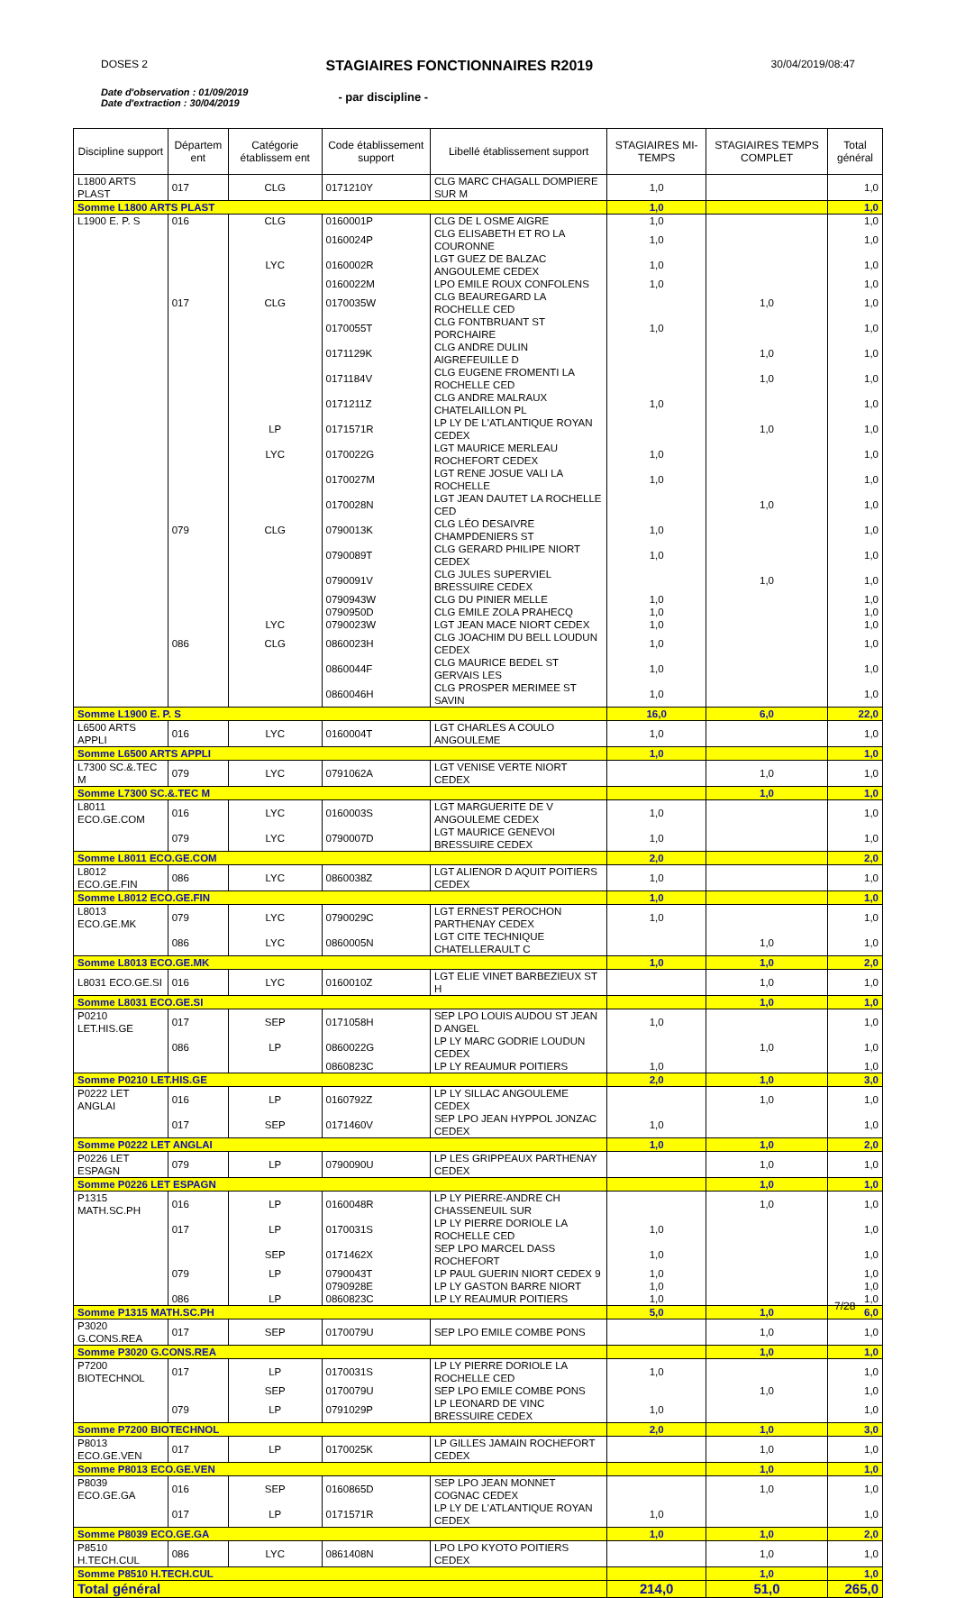DOSES 2
STAGIAIRES FONCTIONNAIRES R2019
30/04/2019/08:47
Date d'observation : 01/09/2019
Date d'extraction : 30/04/2019
- par discipline -
| Discipline support | Départem ent | Catégorie établissem ent | Code établissement support | Libellé établissement support | STAGIAIRES MI-TEMPS | STAGIAIRES TEMPS COMPLET | Total général |
| --- | --- | --- | --- | --- | --- | --- | --- |
| L1800 ARTS PLAST | 017 | CLG | 0171210Y | CLG MARC CHAGALL DOMPIERE SUR M | 1,0 | | 1,0 |
| Somme L1800 ARTS PLAST | | | | | 1,0 | | 1,0 |
| L1900 E. P. S | 016 | CLG | 0160001P | CLG DE L OSME AIGRE | 1,0 | | 1,0 |
| | | | 0160024P | CLG ELISABETH ET RO LA COURONNE | 1,0 | | 1,0 |
| | | LYC | 0160002R | LGT GUEZ DE BALZAC ANGOULEME CEDEX | 1,0 | | 1,0 |
| | | | 0160022M | LPO EMILE ROUX CONFOLENS | 1,0 | | 1,0 |
| | 017 | CLG | 0170035W | CLG BEAUREGARD LA ROCHELLE CED | | 1,0 | 1,0 |
| | | | 0170055T | CLG FONTBRUANT ST PORCHAIRE | 1,0 | | 1,0 |
| | | | 0171129K | CLG ANDRE DULIN AIGREFEUILLE D | | 1,0 | 1,0 |
| | | | 0171184V | CLG EUGENE FROMENTI LA ROCHELLE CED | | 1,0 | 1,0 |
| | | | 0171211Z | CLG ANDRE MALRAUX CHATELAILLON PL | 1,0 | | 1,0 |
| | | LP | 0171571R | LP LY DE L'ATLANTIQUE ROYAN CEDEX | | 1,0 | 1,0 |
| | | LYC | 0170022G | LGT MAURICE MERLEAU ROCHEFORT CEDEX | 1,0 | | 1,0 |
| | | | 0170027M | LGT RENE JOSUE VALI LA ROCHELLE | 1,0 | | 1,0 |
| | | | 0170028N | LGT JEAN DAUTET LA ROCHELLE CED | | 1,0 | 1,0 |
| | 079 | CLG | 0790013K | CLG LÉO DESAIVRE CHAMPDENIERS ST | 1,0 | | 1,0 |
| | | | 0790089T | CLG GERARD PHILIPE NIORT CEDEX | 1,0 | | 1,0 |
| | | | 0790091V | CLG JULES SUPERVIEL BRESSUIRE CEDEX | | 1,0 | 1,0 |
| | | | 0790943W | CLG DU PINIER MELLE | 1,0 | | 1,0 |
| | | | 0790950D | CLG EMILE ZOLA PRAHECQ | 1,0 | | 1,0 |
| | | LYC | 0790023W | LGT JEAN MACE NIORT CEDEX | 1,0 | | 1,0 |
| | 086 | CLG | 0860023H | CLG JOACHIM DU BELL LOUDUN CEDEX | 1,0 | | 1,0 |
| | | | 0860044F | CLG MAURICE BEDEL ST GERVAIS LES | 1,0 | | 1,0 |
| | | | 0860046H | CLG PROSPER MERIMEE ST SAVIN | 1,0 | | 1,0 |
| Somme L1900 E. P. S | | | | | 16,0 | 6,0 | 22,0 |
| L6500 ARTS APPLI | 016 | LYC | 0160004T | LGT CHARLES A COULO ANGOULEME | 1,0 | | 1,0 |
| Somme L6500 ARTS APPLI | | | | | 1,0 | | 1,0 |
| L7300 SC.&.TEC M | 079 | LYC | 0791062A | LGT VENISE VERTE NIORT CEDEX | | 1,0 | 1,0 |
| Somme L7300 SC.&.TEC M | | | | | | 1,0 | 1,0 |
| L8011 ECO.GE.COM | 016 | LYC | 0160003S | LGT MARGUERITE DE V ANGOULEME CEDEX | 1,0 | | 1,0 |
| | 079 | LYC | 0790007D | LGT MAURICE GENEVOI BRESSUIRE CEDEX | 1,0 | | 1,0 |
| Somme L8011 ECO.GE.COM | | | | | 2,0 | | 2,0 |
| L8012 ECO.GE.FIN | 086 | LYC | 0860038Z | LGT ALIENOR D AQUIT POITIERS CEDEX | 1,0 | | 1,0 |
| Somme L8012 ECO.GE.FIN | | | | | 1,0 | | 1,0 |
| L8013 ECO.GE.MK | 079 | LYC | 0790029C | LGT ERNEST PEROCHON PARTHENAY CEDEX | 1,0 | | 1,0 |
| | 086 | LYC | 0860005N | LGT CITE TECHNIQUE CHATELLERAULT C | | 1,0 | 1,0 |
| Somme L8013 ECO.GE.MK | | | | | 1,0 | 1,0 | 2,0 |
| L8031 ECO.GE.SI | 016 | LYC | 0160010Z | LGT ELIE VINET BARBEZIEUX ST H | | 1,0 | 1,0 |
| Somme L8031 ECO.GE.SI | | | | | | 1,0 | 1,0 |
| P0210 LET.HIS.GE | 017 | SEP | 0171058H | SEP LPO LOUIS AUDOU ST JEAN D ANGEL | 1,0 | | 1,0 |
| | 086 | LP | 0860022G | LP LY MARC GODRIE LOUDUN CEDEX | | 1,0 | 1,0 |
| | | | 0860823C | LP LY REAUMUR POITIERS | 1,0 | | 1,0 |
| Somme P0210 LET.HIS.GE | | | | | 2,0 | 1,0 | 3,0 |
| P0222 LET ANGLAI | 016 | LP | 0160792Z | LP LY SILLAC ANGOULEME CEDEX | | 1,0 | 1,0 |
| | 017 | SEP | 0171460V | SEP LPO JEAN HYPPOL JONZAC CEDEX | 1,0 | | 1,0 |
| Somme P0222 LET ANGLAI | | | | | 1,0 | 1,0 | 2,0 |
| P0226 LET ESPAGN | 079 | LP | 0790090U | LP LES GRIPPEAUX PARTHENAY CEDEX | | 1,0 | 1,0 |
| Somme P0226 LET ESPAGN | | | | | | 1,0 | 1,0 |
| P1315 MATH.SC.PH | 016 | LP | 0160048R | LP LY PIERRE-ANDRE CH CHASSENEUIL SUR | | 1,0 | 1,0 |
| | 017 | LP | 0170031S | LP LY PIERRE DORIOLE LA ROCHELLE CED | 1,0 | | 1,0 |
| | | SEP | 0171462X | SEP LPO MARCEL DASS ROCHEFORT | 1,0 | | 1,0 |
| | 079 | LP | 0790043T | LP PAUL GUERIN NIORT CEDEX 9 | 1,0 | | 1,0 |
| | | | 0790928E | LP LY GASTON BARRE NIORT | 1,0 | | 1,0 |
| | 086 | LP | 0860823C | LP LY REAUMUR POITIERS | 1,0 | | 1,0 |
| Somme P1315 MATH.SC.PH | | | | | 5,0 | 1,0 | 6,0 |
| P3020 G.CONS.REA | 017 | SEP | 0170079U | SEP LPO EMILE COMBE PONS | | 1,0 | 1,0 |
| Somme P3020 G.CONS.REA | | | | | | 1,0 | 1,0 |
| P7200 BIOTECHNOL | 017 | LP | 0170031S | LP LY PIERRE DORIOLE LA ROCHELLE CED | 1,0 | | 1,0 |
| | | SEP | 0170079U | SEP LPO EMILE COMBE PONS | | 1,0 | 1,0 |
| | 079 | LP | 0791029P | LP LEONARD DE VINC BRESSUIRE CEDEX | 1,0 | | 1,0 |
| Somme P7200 BIOTECHNOL | | | | | 2,0 | 1,0 | 3,0 |
| P8013 ECO.GE.VEN | 017 | LP | 0170025K | LP GILLES JAMAIN ROCHEFORT CEDEX | | 1,0 | 1,0 |
| Somme P8013 ECO.GE.VEN | | | | | | 1,0 | 1,0 |
| P8039 ECO.GE.GA | 016 | SEP | 0160865D | SEP LPO JEAN MONNET COGNAC CEDEX | | 1,0 | 1,0 |
| | 017 | LP | 0171571R | LP LY DE L'ATLANTIQUE ROYAN CEDEX | 1,0 | | 1,0 |
| Somme P8039 ECO.GE.GA | | | | | 1,0 | 1,0 | 2,0 |
| P8510 H.TECH.CUL | 086 | LYC | 0861408N | LPO LPO KYOTO POITIERS CEDEX | | 1,0 | 1,0 |
| Somme P8510 H.TECH.CUL | | | | | | 1,0 | 1,0 |
| Total général | | | | | 214,0 | 51,0 | 265,0 |
7/28